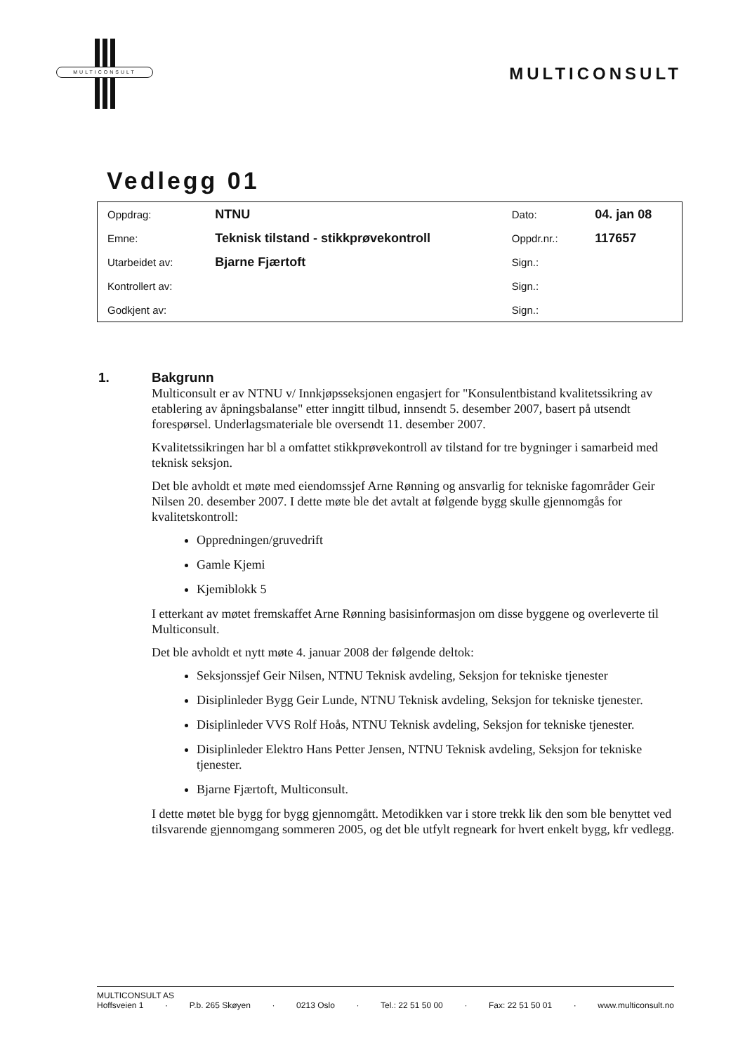MULTICONSULT
MULTICONSULT
Vedlegg 01
| Oppdrag: | NTNU | Dato: | 04. jan 08 |
| Emne: | Teknisk tilstand - stikkprøvekontroll | Oppdr.nr.: | 117657 |
| Utarbeidet av: | Bjarne Fjærtoft | Sign.: | |
| Kontrollert av: | | Sign.: | |
| Godkjent av: | | Sign.: | |
1. Bakgrunn
Multiconsult er av NTNU v/ Innkjøpsseksjonen engasjert for "Konsulentbistand kvalitetssikring av etablering av åpningsbalanse" etter inngitt tilbud, innsendt 5. desember 2007, basert på utsendt forespørsel. Underlagsmateriale ble oversendt 11. desember 2007.
Kvalitetssikringen har bl a omfattet stikkprøvekontroll av tilstand for tre bygninger i samarbeid med teknisk seksjon.
Det ble avholdt et møte med eiendomssjef Arne Rønning og ansvarlig for tekniske fagområder Geir Nilsen 20. desember 2007. I dette møte ble det avtalt at følgende bygg skulle gjennomgås for kvalitetskontroll:
Oppredningen/gruvedrift
Gamle Kjemi
Kjemiblokk 5
I etterkant av møtet fremskaffet Arne Rønning basisinformasjon om disse byggene og overleverte til Multiconsult.
Det ble avholdt et nytt møte 4. januar 2008 der følgende deltok:
Seksjonssjef Geir Nilsen, NTNU Teknisk avdeling, Seksjon for tekniske tjenester
Disiplinleder Bygg Geir Lunde, NTNU Teknisk avdeling, Seksjon for tekniske tjenester.
Disiplinleder VVS Rolf Hoås, NTNU Teknisk avdeling, Seksjon for tekniske tjenester.
Disiplinleder Elektro Hans Petter Jensen, NTNU Teknisk avdeling, Seksjon for tekniske tjenester.
Bjarne Fjærtoft, Multiconsult.
I dette møtet ble bygg for bygg gjennomgått. Metodikken var i store trekk lik den som ble benyttet ved tilsvarende gjennomgang sommeren 2005, og det ble utfylt regneark for hvert enkelt bygg, kfr vedlegg.
MULTICONSULT AS
Hoffsveien 1 · P.b. 265 Skøyen · 0213 Oslo · Tel.: 22 51 50 00 · Fax: 22 51 50 01 · www.multiconsult.no